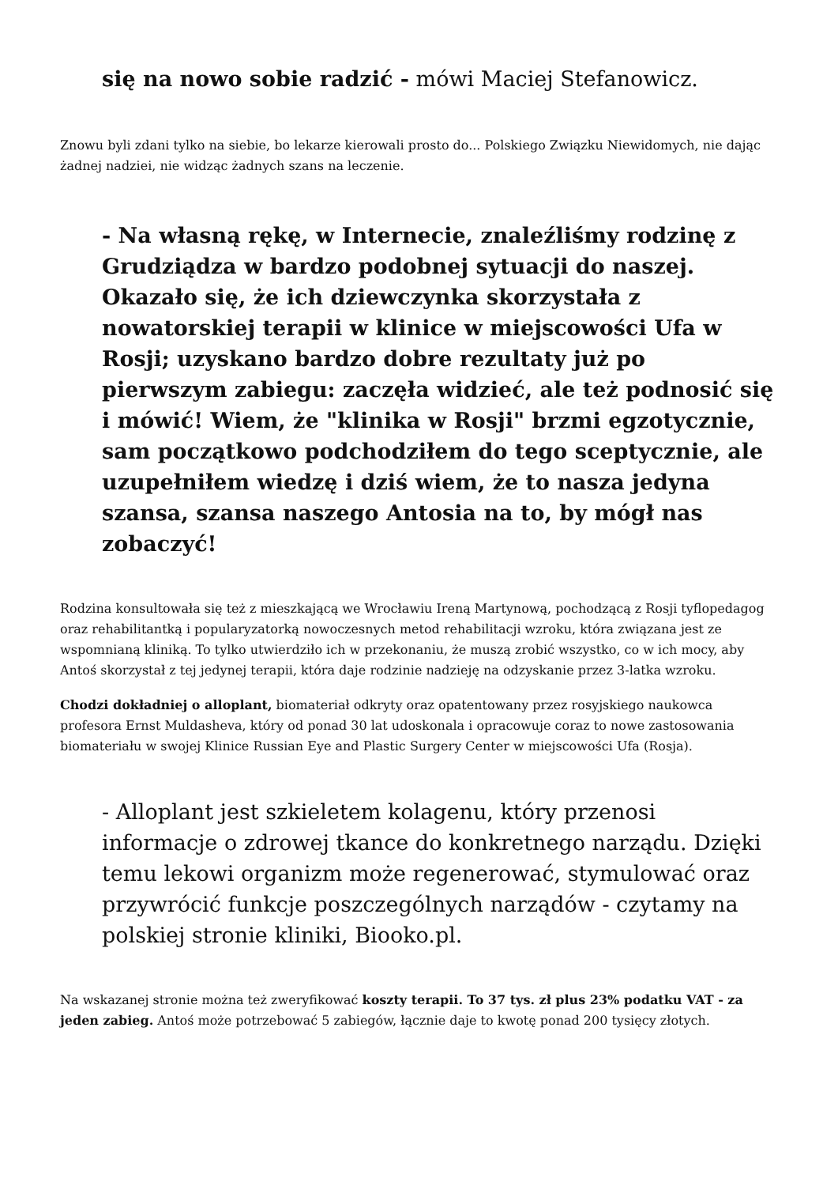się na nowo sobie radzić - mówi Maciej Stefanowicz.
Znowu byli zdani tylko na siebie, bo lekarze kierowali prosto do... Polskiego Związku Niewidomych, nie dając żadnej nadziei, nie widząc żadnych szans na leczenie.
- Na własną rękę, w Internecie, znaleźliśmy rodzinę z Grudziądza w bardzo podobnej sytuacji do naszej. Okazało się, że ich dziewczynka skorzystała z nowatorskiej terapii w klinice w miejscowości Ufa w Rosji; uzyskano bardzo dobre rezultaty już po pierwszym zabiegu: zaczęła widzieć, ale też podnosić się i mówić! Wiem, że "klinika w Rosji" brzmi egzotycznie, sam początkowo podchodziłem do tego sceptycznie, ale uzupełniłem wiedzę i dziś wiem, że to nasza jedyna szansa, szansa naszego Antosia na to, by mógł nas zobaczyć!
Rodzina konsultowała się też z mieszkającą we Wrocławiu Ireną Martynową, pochodzącą z Rosji tyflopedagog oraz rehabilitantką i popularyzatorką nowoczesnych metod rehabilitacji wzroku, która związana jest ze wspomnianą kliniką. To tylko utwierdziło ich w przekonaniu, że muszą zrobić wszystko, co w ich mocy, aby Antoś skorzystał z tej jedynej terapii, która daje rodzinie nadzieję na odzyskanie przez 3-latka wzroku.
Chodzi dokładniej o alloplant, biomateriał odkryty oraz opatentowany przez rosyjskiego naukowca profesora Ernst Muldasheva, który od ponad 30 lat udoskonala i opracowuje coraz to nowe zastosowania biomateriału w swojej Klinice Russian Eye and Plastic Surgery Center w miejscowości Ufa (Rosja).
- Alloplant jest szkieletem kolagenu, który przenosi informacje o zdrowej tkance do konkretnego narządu. Dzięki temu lekowi organizm może regenerować, stymulować oraz przywrócić funkcje poszczególnych narządów - czytamy na polskiej stronie kliniki, Biooko.pl.
Na wskazanej stronie można też zweryfikować koszty terapii. To 37 tys. zł plus 23% podatku VAT - za jeden zabieg. Antoś może potrzebować 5 zabiegów, łącznie daje to kwotę ponad 200 tysięcy złotych.